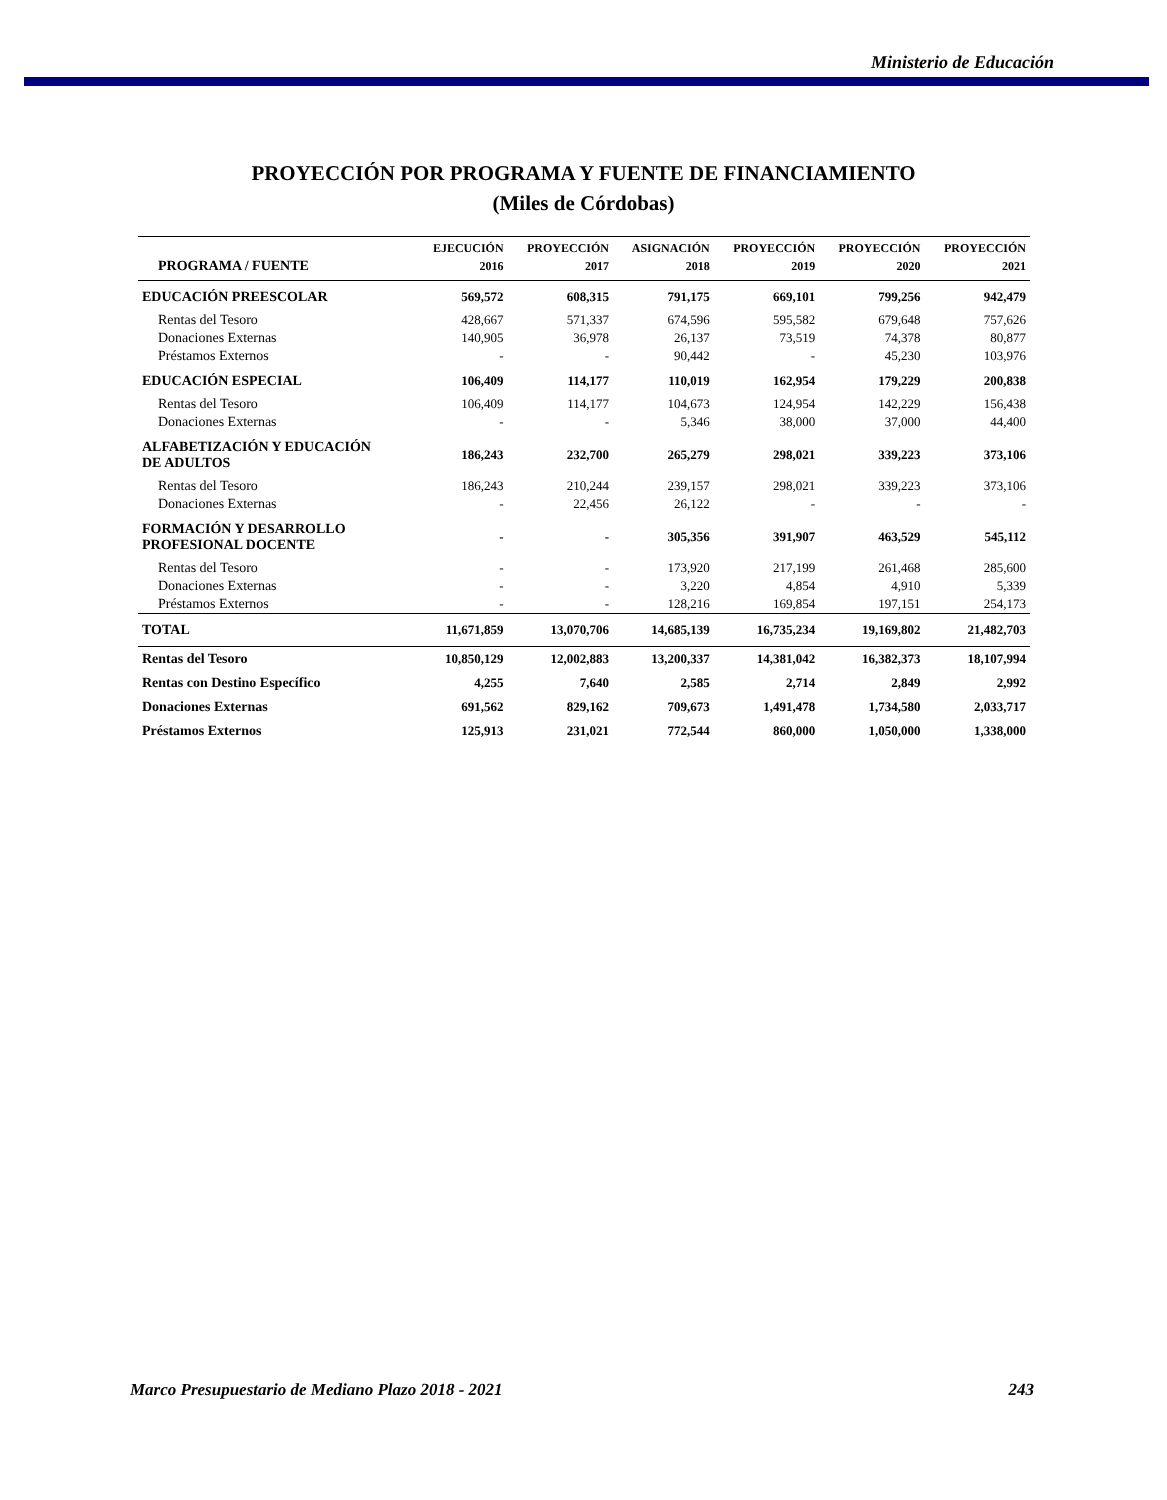Ministerio de Educación
PROYECCIÓN POR PROGRAMA Y FUENTE DE FINANCIAMIENTO
(Miles de Córdobas)
| | EJECUCIÓN | PROYECCIÓN | ASIGNACIÓN | PROYECCIÓN | PROYECCIÓN | PROYECCIÓN |
| --- | --- | --- | --- | --- | --- | --- |
| PROGRAMA / FUENTE | 2016 | 2017 | 2018 | 2019 | 2020 | 2021 |
| EDUCACIÓN PREESCOLAR | 569,572 | 608,315 | 791,175 | 669,101 | 799,256 | 942,479 |
| Rentas del Tesoro | 428,667 | 571,337 | 674,596 | 595,582 | 679,648 | 757,626 |
| Donaciones Externas | 140,905 | 36,978 | 26,137 | 73,519 | 74,378 | 80,877 |
| Préstamos Externos | - | - | 90,442 | - | 45,230 | 103,976 |
| EDUCACIÓN ESPECIAL | 106,409 | 114,177 | 110,019 | 162,954 | 179,229 | 200,838 |
| Rentas del Tesoro | 106,409 | 114,177 | 104,673 | 124,954 | 142,229 | 156,438 |
| Donaciones Externas | - | - | 5,346 | 38,000 | 37,000 | 44,400 |
| ALFABETIZACIÓN Y EDUCACIÓN DE ADULTOS | 186,243 | 232,700 | 265,279 | 298,021 | 339,223 | 373,106 |
| Rentas del Tesoro | 186,243 | 210,244 | 239,157 | 298,021 | 339,223 | 373,106 |
| Donaciones Externas | - | 22,456 | 26,122 | - | - | - |
| FORMACIÓN Y DESARROLLO PROFESIONAL DOCENTE | - | - | 305,356 | 391,907 | 463,529 | 545,112 |
| Rentas del Tesoro | - | - | 173,920 | 217,199 | 261,468 | 285,600 |
| Donaciones Externas | - | - | 3,220 | 4,854 | 4,910 | 5,339 |
| Préstamos Externos | - | - | 128,216 | 169,854 | 197,151 | 254,173 |
| TOTAL | 11,671,859 | 13,070,706 | 14,685,139 | 16,735,234 | 19,169,802 | 21,482,703 |
| Rentas del Tesoro | 10,850,129 | 12,002,883 | 13,200,337 | 14,381,042 | 16,382,373 | 18,107,994 |
| Rentas con Destino Específico | 4,255 | 7,640 | 2,585 | 2,714 | 2,849 | 2,992 |
| Donaciones Externas | 691,562 | 829,162 | 709,673 | 1,491,478 | 1,734,580 | 2,033,717 |
| Préstamos Externos | 125,913 | 231,021 | 772,544 | 860,000 | 1,050,000 | 1,338,000 |
Marco Presupuestario de Mediano Plazo 2018 - 2021 243